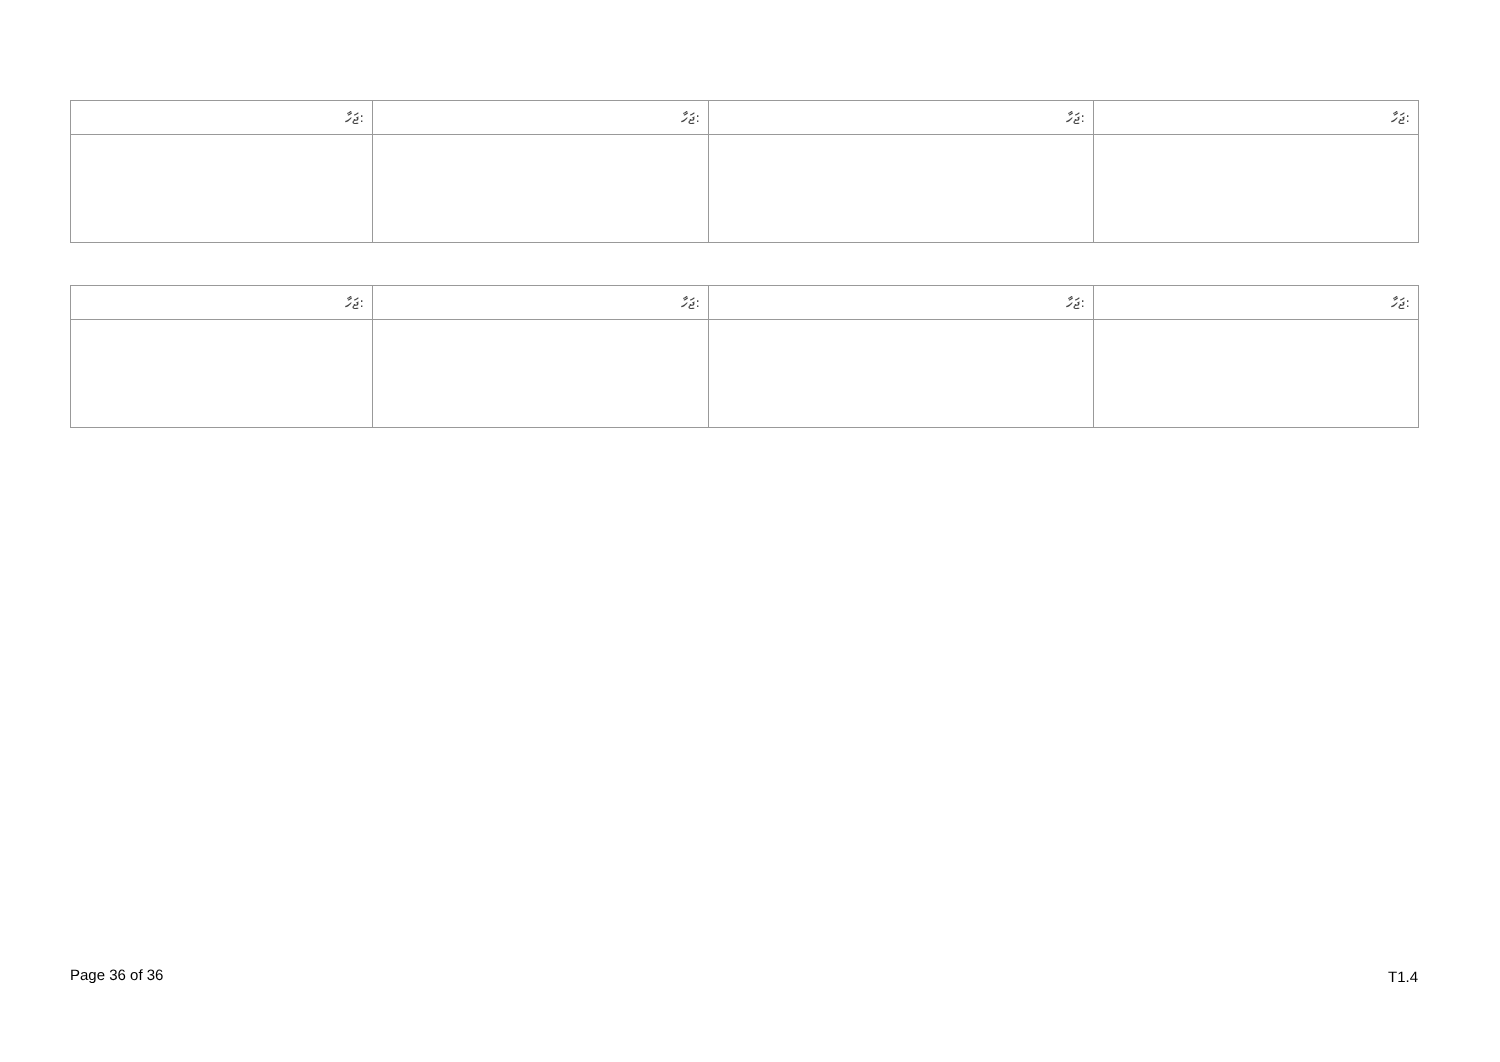| ޖަހާ: | ޖަހާ: | ޖަހާ: | ޖަހާ: |
| --- | --- | --- | --- |
| ޖަހާ: | ޖަހާ: | ޖަހާ: | ޖަހާ: |
| --- | --- | --- | --- |
Page 36 of 36 T1.4